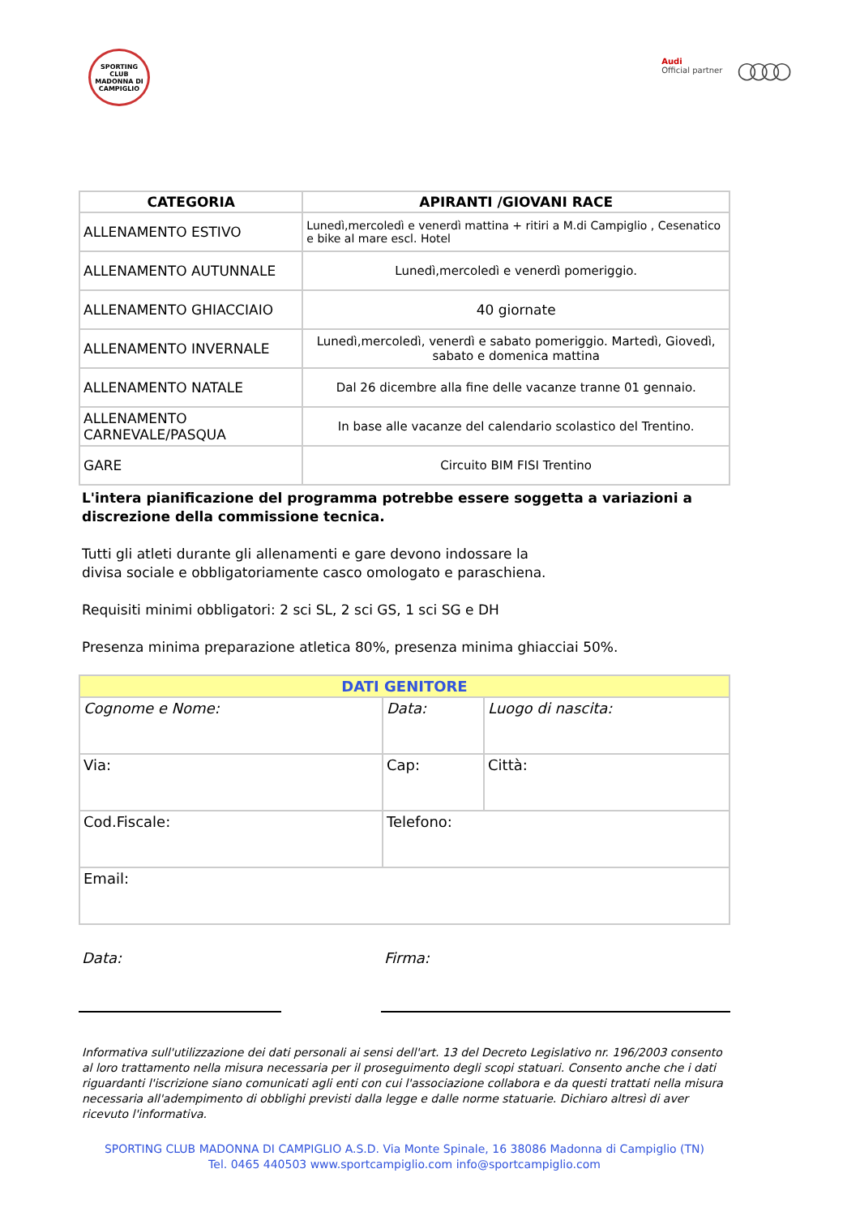SPORTING CLUB
MADONNA DI CAMPIGLIO
Audi
Official partner
○○○○
| CATEGORIA | APIRANTI /GIOVANI RACE |
| --- | --- |
| ALLENAMENTO ESTIVO | Lunedì,mercoledì e venerdì mattina + ritiri a M.di Campiglio , Cesenatico e bike al mare escl. Hotel |
| ALLENAMENTO AUTUNNALE | Lunedì,mercoledì e venerdì pomeriggio. |
| ALLENAMENTO GHIACCIAIO | 40 giornate |
| ALLENAMENTO INVERNALE | Lunedì,mercoledì, venerdì e sabato pomeriggio. Martedì, Giovedì, sabato e domenica mattina |
| ALLENAMENTO NATALE | Dal 26 dicembre alla fine delle vacanze tranne 01 gennaio. |
| ALLENAMENTO CARNEVALE/PASQUA | In base alle vacanze del calendario scolastico del Trentino. |
| GARE | Circuito BIM FISI Trentino |
L'intera pianificazione del programma potrebbe essere soggetta a variazioni a discrezione della commissione tecnica.
Tutti gli atleti durante gli allenamenti e gare devono indossare la
divisa sociale e obbligatoriamente casco omologato e paraschiena.
Requisiti minimi obbligatori: 2 sci SL, 2 sci GS, 1 sci SG e DH
Presenza minima preparazione atletica 80%, presenza minima ghiacciai 50%.
| DATI GENITORE | | |
| Cognome e Nome: | Data: | Luogo di nascita: |
| Via: | Cap: | Città: |
| Cod.Fiscale: | Telefono: | |
| Email: | | |
Data: Firma:
Informativa sull'utilizzazione dei dati personali ai sensi dell'art. 13 del Decreto Legislativo nr. 196/2003 consento al loro trattamento nella misura necessaria per il proseguimento degli scopi statuari. Consento anche che i dati riguardanti l'iscrizione siano comunicati agli enti con cui l'associazione collabora e da questi trattati nella misura necessaria all'adempimento di obblighi previsti dalla legge e dalle norme statuarie. Dichiaro altresì di aver ricevuto l'informativa.
SPORTING CLUB MADONNA DI CAMPIGLIO A.S.D. Via Monte Spinale, 16 38086 Madonna di Campiglio (TN)
Tel. 0465 440503 www.sportcampiglio.com info@sportcampiglio.com